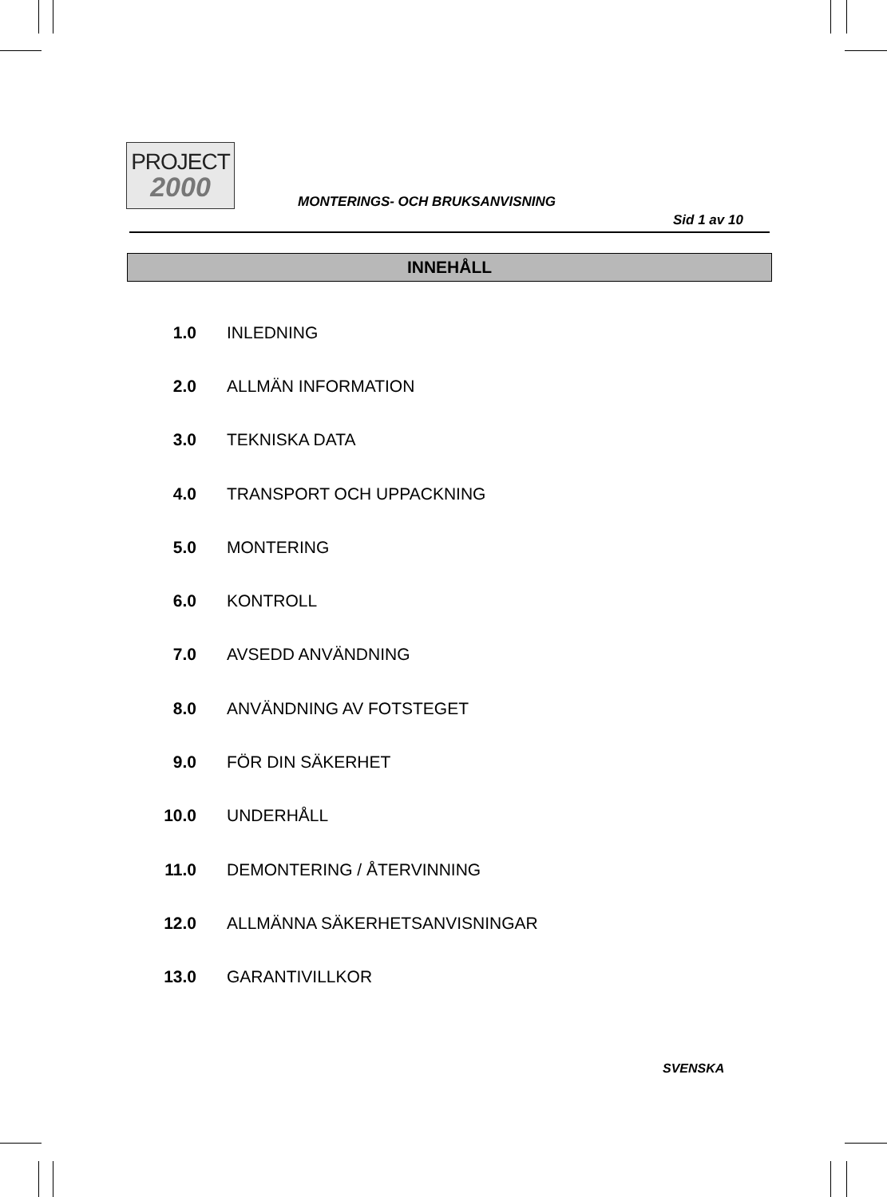PROJECT
2000
MONTERINGS- OCH BRUKSANVISNING
Sid 1 av 10
INNEHÅLL
1.0 INLEDNING
2.0 ALLMÄN INFORMATION
3.0 TEKNISKA DATA
4.0 TRANSPORT OCH UPPACKNING
5.0 MONTERING
6.0 KONTROLL
7.0 AVSEDD ANVÄNDNING
8.0 ANVÄNDNING AV FOTSTEGET
9.0 FÖR DIN SÄKERHET
10.0 UNDERHÅLL
11.0 DEMONTERING / ÅTERVINNING
12.0 ALLMÄNNA SÄKERHETSANVISNINGAR
13.0 GARANTIVILLKOR
SVENSKA